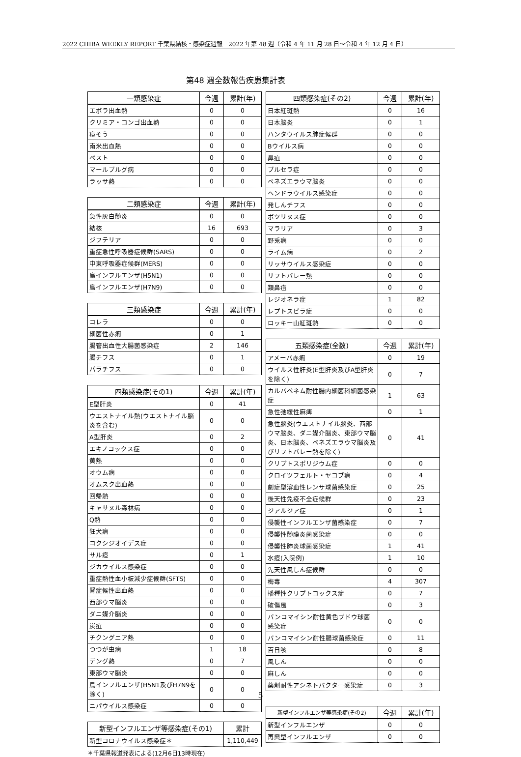2022 CHIBA WEEKLY REPORT 千葉県結核・感染症週報　2022 年第 48 週（令和 4 年 11 月 28 日～令和 4 年 12 月 4 日）
第48 週全数報告疾患集計表
| 一類感染症 | 今週 | 累計(年) |
| --- | --- | --- |
| エボラ出血熱 | 0 | 0 |
| クリミア・コンゴ出血熱 | 0 | 0 |
| 痘そう | 0 | 0 |
| 南米出血熱 | 0 | 0 |
| ペスト | 0 | 0 |
| マールブルグ病 | 0 | 0 |
| ラッサ熱 | 0 | 0 |
| 二類感染症 | 今週 | 累計(年) |
| --- | --- | --- |
| 急性灰白髄炎 | 0 | 0 |
| 結核 | 16 | 693 |
| ジフテリア | 0 | 0 |
| 重症急性呼吸器症候群(SARS) | 0 | 0 |
| 中東呼吸器症候群(MERS) | 0 | 0 |
| 鳥インフルエンザ(H5N1) | 0 | 0 |
| 鳥インフルエンザ(H7N9) | 0 | 0 |
| 三類感染症 | 今週 | 累計(年) |
| --- | --- | --- |
| コレラ | 0 | 0 |
| 細菌性赤痢 | 0 | 1 |
| 腸管出血性大腸菌感染症 | 2 | 146 |
| 腸チフス | 0 | 1 |
| パラチフス | 0 | 0 |
| 四類感染症(その1) | 今週 | 累計(年) |
| --- | --- | --- |
| E型肝炎 | 0 | 41 |
| ウエストナイル熱(ウエストナイル脳炎を含む) | 0 | 0 |
| A型肝炎 | 0 | 2 |
| エキノコックス症 | 0 | 0 |
| 黄熱 | 0 | 0 |
| オウム病 | 0 | 0 |
| オムスク出血熱 | 0 | 0 |
| 回帰熱 | 0 | 0 |
| キャサヌル森林病 | 0 | 0 |
| Q熱 | 0 | 0 |
| 狂犬病 | 0 | 0 |
| コクシジオイデス症 | 0 | 0 |
| サル痘 | 0 | 1 |
| ジカウイルス感染症 | 0 | 0 |
| 重症熱性血小板減少症候群(SFTS) | 0 | 0 |
| 腎症候性出血熱 | 0 | 0 |
| 西部ウマ脳炎 | 0 | 0 |
| ダニ媒介脳炎 | 0 | 0 |
| 炭疽 | 0 | 0 |
| チクングニア熱 | 0 | 0 |
| つつが虫病 | 1 | 18 |
| デング熱 | 0 | 7 |
| 東部ウマ脳炎 | 0 | 0 |
| 鳥インフルエンザ(H5N1及びH7N9を除く) | 0 | 0 |
| ニパウイルス感染症 | 0 | 0 |
| 新型インフルエンザ等感染症(その1) | 累計 |
| --- | --- |
| 新型コロナウイルス感染症＊ | 1,110,449 |
＊千葉県報道発表による(12月6日13時現在)
| 四類感染症(その2) | 今週 | 累計(年) |
| --- | --- | --- |
| 日本紅斑熱 | 0 | 16 |
| 日本脳炎 | 0 | 1 |
| ハンタウイルス肺症候群 | 0 | 0 |
| Bウイルス病 | 0 | 0 |
| 鼻疽 | 0 | 0 |
| ブルセラ症 | 0 | 0 |
| ベネズエラウマ脳炎 | 0 | 0 |
| ヘンドラウイルス感染症 | 0 | 0 |
| 発しんチフス | 0 | 0 |
| ボツリヌス症 | 0 | 0 |
| マラリア | 0 | 3 |
| 野兎病 | 0 | 0 |
| ライム病 | 0 | 2 |
| リッサウイルス感染症 | 0 | 0 |
| リフトバレー熱 | 0 | 0 |
| 類鼻疽 | 0 | 0 |
| レジオネラ症 | 1 | 82 |
| レプトスピラ症 | 0 | 0 |
| ロッキー山紅斑熱 | 0 | 0 |
| 五類感染症(全数) | 今週 | 累計(年) |
| --- | --- | --- |
| アメーバ赤痢 | 0 | 19 |
| ウイルス性肝炎(E型肝炎及びA型肝炎を除く) | 0 | 7 |
| カルバペネム耐性腸内細菌科細菌感染症 | 1 | 63 |
| 急性弛緩性麻痺 | 0 | 1 |
| 急性脳炎(ウエストナイル脳炎、西部ウマ脳炎、ダニ媒介脳炎、東部ウマ脳炎、日本脳炎、ベネズエラウマ脳炎及びリフトバレー熱を除く) | 0 | 41 |
| クリプトスポリジウム症 | 0 | 0 |
| クロイツフェルト・ヤコブ病 | 0 | 4 |
| 劇症型溶血性レンサ球菌感染症 | 0 | 25 |
| 後天性免疫不全症候群 | 0 | 23 |
| ジアルジア症 | 0 | 1 |
| 侵襲性インフルエンザ菌感染症 | 0 | 7 |
| 侵襲性髄膜炎菌感染症 | 0 | 0 |
| 侵襲性肺炎球菌感染症 | 1 | 41 |
| 水痘(入院例) | 1 | 10 |
| 先天性風しん症候群 | 0 | 0 |
| 梅毒 | 4 | 307 |
| 播種性クリプトコックス症 | 0 | 7 |
| 破傷風 | 0 | 3 |
| バンコマイシン耐性黄色ブドウ球菌感染症 | 0 | 0 |
| バンコマイシン耐性腸球菌感染症 | 0 | 11 |
| 百日咳 | 0 | 8 |
| 風しん | 0 | 0 |
| 麻しん | 0 | 0 |
| 薬剤耐性アシネトバクター感染症 | 0 | 3 |
| 新型インフルエンザ等感染症(その2) | 今週 | 累計(年) |
| --- | --- | --- |
| 新型インフルエンザ | 0 | 0 |
| 再興型インフルエンザ | 0 | 0 |
5